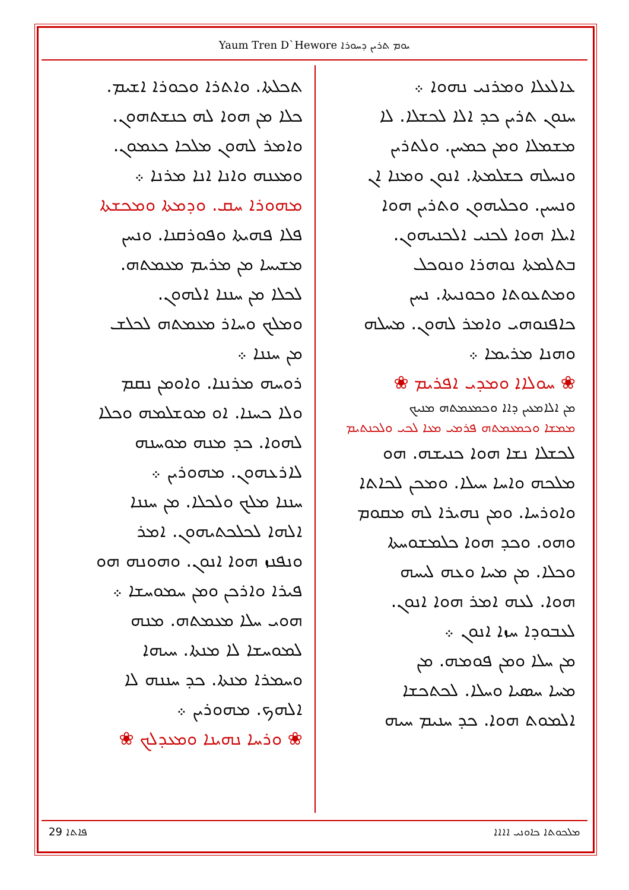Yaum Tren D`Hewore ܝܘܡ ܬܪܝܢ ܕܚܘܪܐ
ܥܐܠܥܠܐ ܘܡܪܢܝ ܢܗܘܐ ܀
ܚܢܘܢ ܬܪܝܢ ܟܕ ܐܠܐ ܠܟܫܠܐ. ܠܐ
ܡܫܡܠܐ ܘܡܢ ܟܡܚܢ. ܘܠܬܪܝܢ
ܘܢܚܠܗ ܟܫܠܡܬܐ. ܐܢܘܢ ܘܡܢܐ ܐܢ
ܘܢܚܝܢ. ܘܟܠܝܗܘܢ ܘܬܪܝܢ ܗܘܐ
ܐܝܠܐ ܗܘܐ ܠܟܢܝ ܐܠܟܢܝܗܘܢ.
ܒܬܠܡܬܐ ܢܘܗܪܐ ܘܢܘܟܠ
ܘܡܬܥܘܬܐ ܘܟܘܢܝܬܐ. ܢܚܢ
ܟܐܦܢܘܗܝ ܘܐܡܪ ܠܗܘܢ. ܡܚܠܗ
ܘܗܢܐ ܡܪܝܡܐ ܀
❀ ܚܘܠܐܐ ܘܡܕܝ ܐܦܪܝܡ ❀
ܡܢ ܐܠܐܡܥܝܢ ܕܐܐ ܘܟܡܥܡܬܗ ܡܢܝܟ
ܡܡܫܐ ܘܟܡܥܡܬܗ ܦܪܡܝ ܡܥܐ ܠܟܝ ܘܠܟܢܬܝܡ
ܠܟܫܠܐ ܢܫܐ ܗܘܐ ܟܢܝܫܗ. ܗܘ
ܡܠܟܗ ܘܐܚܐ ܚܝܠܐ. ܘܡܟܢ ܠܟܐܬܐ
ܘܐܘܪܚܐ. ܘܡܢ ܢܗܝܪܐ ܠܗ ܡܩܘܡ
ܘܗܘ. ܘܟܕ ܗܘܐ ܟܠܡܫܘܚܬܐ
ܘܟܠܐ. ܡܢ ܡܚܐ ܘܥܗ ܠܝܚܗ
ܗܘܐ. ܠܥܗ ܐܡܪ ܗܘܐ ܐܢܘܢ.
ܠܥܒܘܕܐ ܚܙܐ ܐܢܘܢ ܀
ܡܢ ܚܠܐ ܘܡܢ ܦܘܡܗ. ܡܢ
ܡܚܐ ܚܣܝܐ ܘܚܠܐ. ܠܟܬܟܫܐ
ܐܠܡܘܬ ܗܘܐ. ܟܕ ܚܢܝܡ ܚܝܗ
ܬܟܠܬܐ. ܘܐܬܪܐ ܘܟܘܪܐ ܐܫܝܡ.
ܟܠܐ ܡܢ ܗܘܐ ܠܗ ܟܢܫܬܗܘܢ.
ܘܐܡܪ ܠܗܘܢ ܡܠܟܐ ܟܥܡܘܢ.
ܘܡܥܢܗ ܘܐܢܐ ܐܢܐ ܡܪܢܐ ܀
ܡܗܘܪܐ ܚܩ. ܘܕܡܬܐ ܘܡܟܫܬܐ
ܦܠܐ ܦܗܝܬܐ ܘܦܘܪܩܢܐ. ܘܢܚܢ
ܡܫܝܚܐ ܡܢ ܡܪܝܡ ܡܥܡܬܗ.
ܠܟܠܐ ܡܢ ܚܢܢܐ ܐܠܗܘܢ.
ܘܡܠܟ ܘܚܐܪ ܡܥܡܬܗ ܠܟܠܫ
ܡܢ ܚܢܢܐ ܀
ܪܘܚܗ ܡܪܢܢܐ. ܘܐܘܡܢ ܢܩܡ
ܘܠܐ ܟܚܢܐ. ܐܘ ܡܘܫܠܡܗ ܘܟܠܐ
ܠܗܘܐ. ܟܕ ܡܢܗ ܡܘܚܢܗ
ܠܐܪܥܗܘܢ. ܡܗܘܪܝܢ ܀
ܚܢܢܐ ܡܠܟ ܘܠܟܠܐ. ܡܢ ܚܢܢܐ
ܐܠܗܐ ܠܟܠܟܬܝܗܘܢ. ܐܡܪ
ܘܢܦܢܙ ܗܘܐ ܐܢܘܢ. ܘܗܘܢܗ ܗܘ
ܦܝܪܐ ܘܐܪܟܢ ܘܡܢ ܚܡܘܚܫܐ ܀
ܗܘܝ ܚܠܐ ܡܥܡܬܗ. ܡܢܗ
ܠܡܘܚܫܐ ܠܐ ܡܢܬܐ. ܚܝܗܐ
ܘܚܡܪܐ ܡܢܬܐ. ܟܕ ܚܢܢܗ ܠܐ
ܐܠܗܟ. ܡܗܘܪܝܢ ܀
❀ ܘܪܚܐ ܢܗܝܢܐ ܘܡܥܕܠܟ ❀
29 ܦܐܬܐ ܡܠܟܘܬܐ ܟܐܘܢܝ ܐܐܐܐ